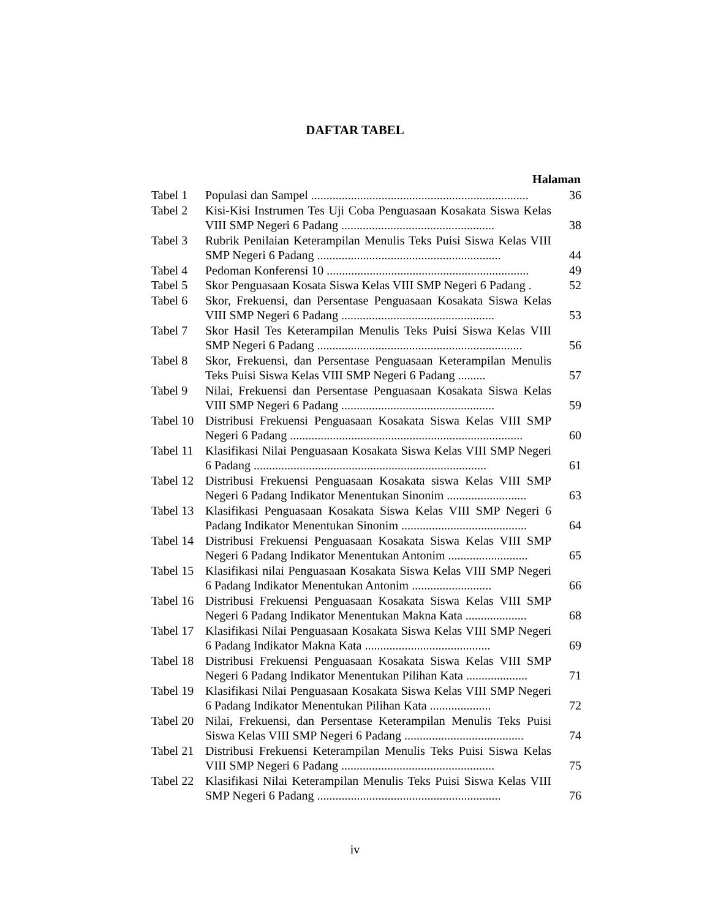DAFTAR TABEL
| Halaman | | |
| --- | --- | --- |
| Tabel 1 | Populasi dan Sampel ....................................................................... | 36 |
| Tabel 2 | Kisi-Kisi Instrumen Tes Uji Coba Penguasaan Kosakata Siswa Kelas VIII SMP Negeri 6 Padang .................................................. | 38 |
| Tabel 3 | Rubrik Penilaian Keterampilan Menulis Teks Puisi Siswa Kelas VIII SMP Negeri 6 Padang ............................................................ | 44 |
| Tabel 4 | Pedoman Konferensi 10 .................................................................. | 49 |
| Tabel 5 | Skor Penguasaan Kosata Siswa Kelas VIII SMP Negeri 6 Padang . | 52 |
| Tabel 6 | Skor, Frekuensi, dan Persentase Penguasaan Kosakata Siswa Kelas VIII SMP Negeri 6 Padang .................................................. | 53 |
| Tabel 7 | Skor Hasil Tes Keterampilan Menulis Teks Puisi Siswa Kelas VIII SMP Negeri 6 Padang ................................................................... | 56 |
| Tabel 8 | Skor, Frekuensi, dan Persentase Penguasaan Keterampilan Menulis Teks Puisi Siswa Kelas VIII SMP Negeri 6 Padang ......... | 57 |
| Tabel 9 | Nilai, Frekuensi dan Persentase Penguasaan Kosakata Siswa Kelas VIII SMP Negeri 6 Padang .................................................. | 59 |
| Tabel 10 | Distribusi Frekuensi Penguasaan Kosakata Siswa Kelas VIII SMP Negeri 6 Padang ............................................................................ | 60 |
| Tabel 11 | Klasifikasi Nilai Penguasaan Kosakata Siswa Kelas VIII SMP Negeri 6 Padang ............................................................................ | 61 |
| Tabel 12 | Distribusi Frekuensi Penguasaan Kosakata siswa Kelas VIII SMP Negeri 6 Padang Indikator Menentukan Sinonim .......................... | 63 |
| Tabel 13 | Klasifikasi Penguasaan Kosakata Siswa Kelas VIII SMP Negeri 6 Padang Indikator Menentukan Sinonim ......................................... | 64 |
| Tabel 14 | Distribusi Frekuensi Penguasaan Kosakata Siswa Kelas VIII SMP Negeri 6 Padang Indikator Menentukan Antonim .......................... | 65 |
| Tabel 15 | Klasifikasi nilai Penguasaan Kosakata Siswa Kelas VIII SMP Negeri 6 Padang Indikator Menentukan Antonim .......................... | 66 |
| Tabel 16 | Distribusi Frekuensi Penguasaan Kosakata Siswa Kelas VIII SMP Negeri 6 Padang Indikator Menentukan Makna Kata .................... | 68 |
| Tabel 17 | Klasifikasi Nilai Penguasaan Kosakata Siswa Kelas VIII SMP Negeri 6 Padang Indikator Makna Kata ......................................... | 69 |
| Tabel 18 | Distribusi Frekuensi Penguasaan Kosakata Siswa Kelas VIII SMP Negeri 6 Padang Indikator Menentukan Pilihan Kata .................... | 71 |
| Tabel 19 | Klasifikasi Nilai Penguasaan Kosakata Siswa Kelas VIII SMP Negeri 6 Padang Indikator Menentukan Pilihan Kata .................... | 72 |
| Tabel 20 | Nilai, Frekuensi, dan Persentase Keterampilan Menulis Teks Puisi Siswa Kelas VIII SMP Negeri 6 Padang ....................................... | 74 |
| Tabel 21 | Distribusi Frekuensi Keterampilan Menulis Teks Puisi Siswa Kelas VIII SMP Negeri 6 Padang .................................................. | 75 |
| Tabel 22 | Klasifikasi Nilai Keterampilan Menulis Teks Puisi Siswa Kelas VIII SMP Negeri 6 Padang ............................................................ | 76 |
iv